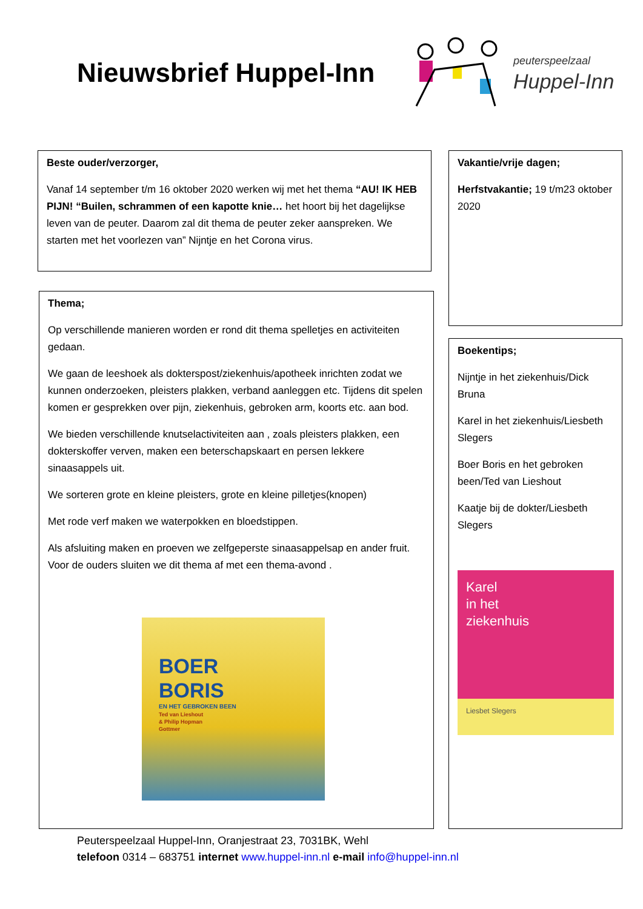Nieuwsbrief Huppel-Inn
peuterspeelzaal
Huppel-Inn
Beste ouder/verzorger,
Vanaf 14 september t/m 16 oktober 2020 werken wij met het thema “AU! IK HEB PIJN! “Builen, schrammen of een kapotte knie… het hoort bij het dagelijkse leven van de peuter. Daarom zal dit thema de peuter zeker aanspreken. We starten met het voorlezen van” Nijntje en het Corona virus.
Thema;
Op verschillende manieren worden er rond dit thema spelletjes en activiteiten gedaan.
We gaan de leeshoek als dokterspost/ziekenhuis/apotheek inrichten zodat we kunnen onderzoeken, pleisters plakken, verband aanleggen etc. Tijdens dit spelen komen er gesprekken over pijn, ziekenhuis, gebroken arm, koorts etc. aan bod.
We bieden verschillende knutselactiviteiten aan , zoals pleisters plakken, een dokterskoffer verven, maken een beterschapskaart en persen lekkere sinaasappels uit.
We sorteren grote en kleine pleisters, grote en kleine pilletjes(knopen)
Met rode verf maken we waterpokken en bloedstippen.
Als afsluiting maken en proeven we zelfgeperste sinaasappelsap en ander fruit. Voor de ouders sluiten we dit thema af met een thema-avond .
BOER
BORIS
EN HET GEBROKEN BEEN
Ted van Lieshout
& Philip Hopman
Gottmer
Vakantie/vrije dagen;
Herfstvakantie; 19 t/m23 oktober 2020
Boekentips;
Nijntje in het ziekenhuis/Dick Bruna
Karel in het ziekenhuis/Liesbeth Slegers
Boer Boris en het gebroken been/Ted van Lieshout
Kaatje bij de dokter/Liesbeth Slegers
Karel
in het
ziekenhuis
Liesbet Slegers
Peuterspeelzaal Huppel-Inn, Oranjestraat 23, 7031BK, Wehl
telefoon 0314 – 683751 internet www.huppel-inn.nl e-mail info@huppel-inn.nl